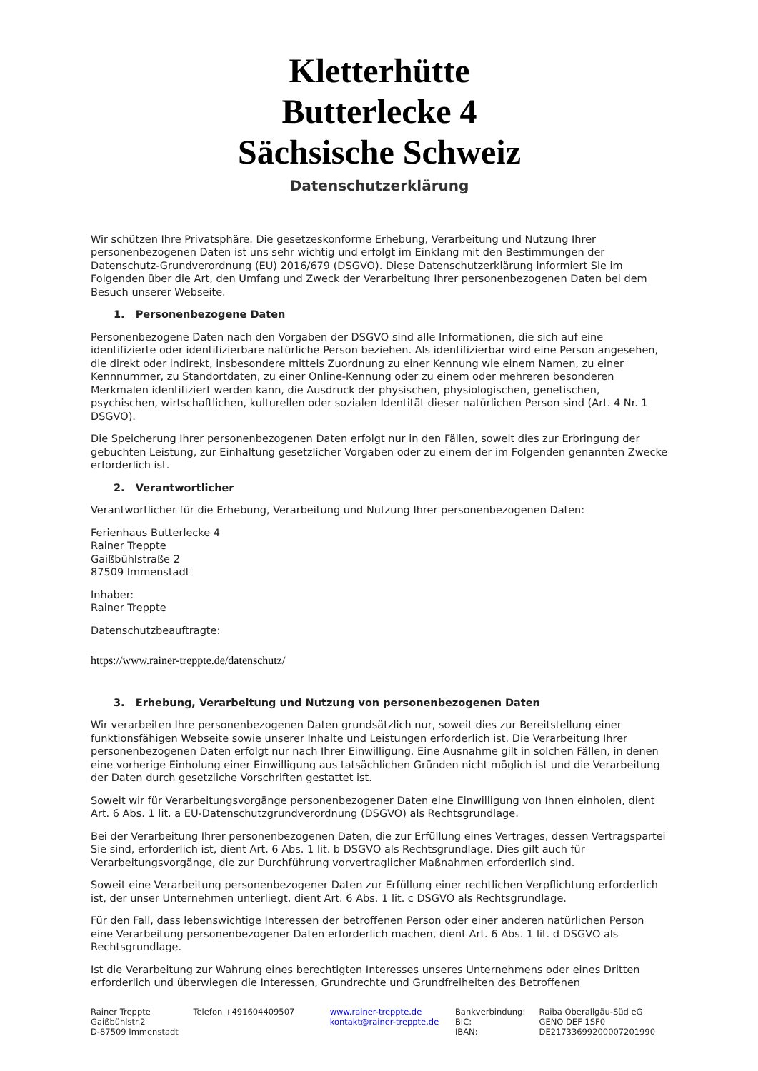Kletterhütte
Butterlecke 4
Sächsische Schweiz
Datenschutzerklärung
Wir schützen Ihre Privatsphäre. Die gesetzeskonforme Erhebung, Verarbeitung und Nutzung Ihrer personenbezogenen Daten ist uns sehr wichtig und erfolgt im Einklang mit den Bestimmungen der Datenschutz-Grundverordnung (EU) 2016/679 (DSGVO). Diese Datenschutzerklärung informiert Sie im Folgenden über die Art, den Umfang und Zweck der Verarbeitung Ihrer personenbezogenen Daten bei dem Besuch unserer Webseite.
1. Personenbezogene Daten
Personenbezogene Daten nach den Vorgaben der DSGVO sind alle Informationen, die sich auf eine identifizierte oder identifizierbare natürliche Person beziehen. Als identifizierbar wird eine Person angesehen, die direkt oder indirekt, insbesondere mittels Zuordnung zu einer Kennung wie einem Namen, zu einer Kennnummer, zu Standortdaten, zu einer Online-Kennung oder zu einem oder mehreren besonderen Merkmalen identifiziert werden kann, die Ausdruck der physischen, physiologischen, genetischen, psychischen, wirtschaftlichen, kulturellen oder sozialen Identität dieser natürlichen Person sind (Art. 4 Nr. 1 DSGVO).
Die Speicherung Ihrer personenbezogenen Daten erfolgt nur in den Fällen, soweit dies zur Erbringung der gebuchten Leistung, zur Einhaltung gesetzlicher Vorgaben oder zu einem der im Folgenden genannten Zwecke erforderlich ist.
2. Verantwortlicher
Verantwortlicher für die Erhebung, Verarbeitung und Nutzung Ihrer personenbezogenen Daten:
Ferienhaus Butterlecke 4
Rainer Treppte
Gaißbühlstraße 2
87509 Immenstadt
Inhaber:
Rainer Treppte
Datenschutzbeauftragte:
https://www.rainer-treppte.de/datenschutz/
3. Erhebung, Verarbeitung und Nutzung von personenbezogenen Daten
Wir verarbeiten Ihre personenbezogenen Daten grundsätzlich nur, soweit dies zur Bereitstellung einer funktionsfähigen Webseite sowie unserer Inhalte und Leistungen erforderlich ist. Die Verarbeitung Ihrer personenbezogenen Daten erfolgt nur nach Ihrer Einwilligung. Eine Ausnahme gilt in solchen Fällen, in denen eine vorherige Einholung einer Einwilligung aus tatsächlichen Gründen nicht möglich ist und die Verarbeitung der Daten durch gesetzliche Vorschriften gestattet ist.
Soweit wir für Verarbeitungsvorgänge personenbezogener Daten eine Einwilligung von Ihnen einholen, dient Art. 6 Abs. 1 lit. a EU-Datenschutzgrundverordnung (DSGVO) als Rechtsgrundlage.
Bei der Verarbeitung Ihrer personenbezogenen Daten, die zur Erfüllung eines Vertrages, dessen Vertragspartei Sie sind, erforderlich ist, dient Art. 6 Abs. 1 lit. b DSGVO als Rechtsgrundlage. Dies gilt auch für Verarbeitungsvorgänge, die zur Durchführung vorvertraglicher Maßnahmen erforderlich sind.
Soweit eine Verarbeitung personenbezogener Daten zur Erfüllung einer rechtlichen Verpflichtung erforderlich ist, der unser Unternehmen unterliegt, dient Art. 6 Abs. 1 lit. c DSGVO als Rechtsgrundlage.
Für den Fall, dass lebenswichtige Interessen der betroffenen Person oder einer anderen natürlichen Person eine Verarbeitung personenbezogener Daten erforderlich machen, dient Art. 6 Abs. 1 lit. d DSGVO als Rechtsgrundlage.
Ist die Verarbeitung zur Wahrung eines berechtigten Interesses unseres Unternehmens oder eines Dritten erforderlich und überwiegen die Interessen, Grundrechte und Grundfreiheiten des Betroffenen
Rainer Treppte
Gaißbühlstr.2
D-87509 Immenstadt
Telefon +491604409507 www.rainer-treppte.de
kontakt@rainer-treppte.de
Bankverbindung:
BIC:
IBAN:
Raiba Oberallgäu-Süd eG
GENO DEF 1SF0
DE21733699200007201990